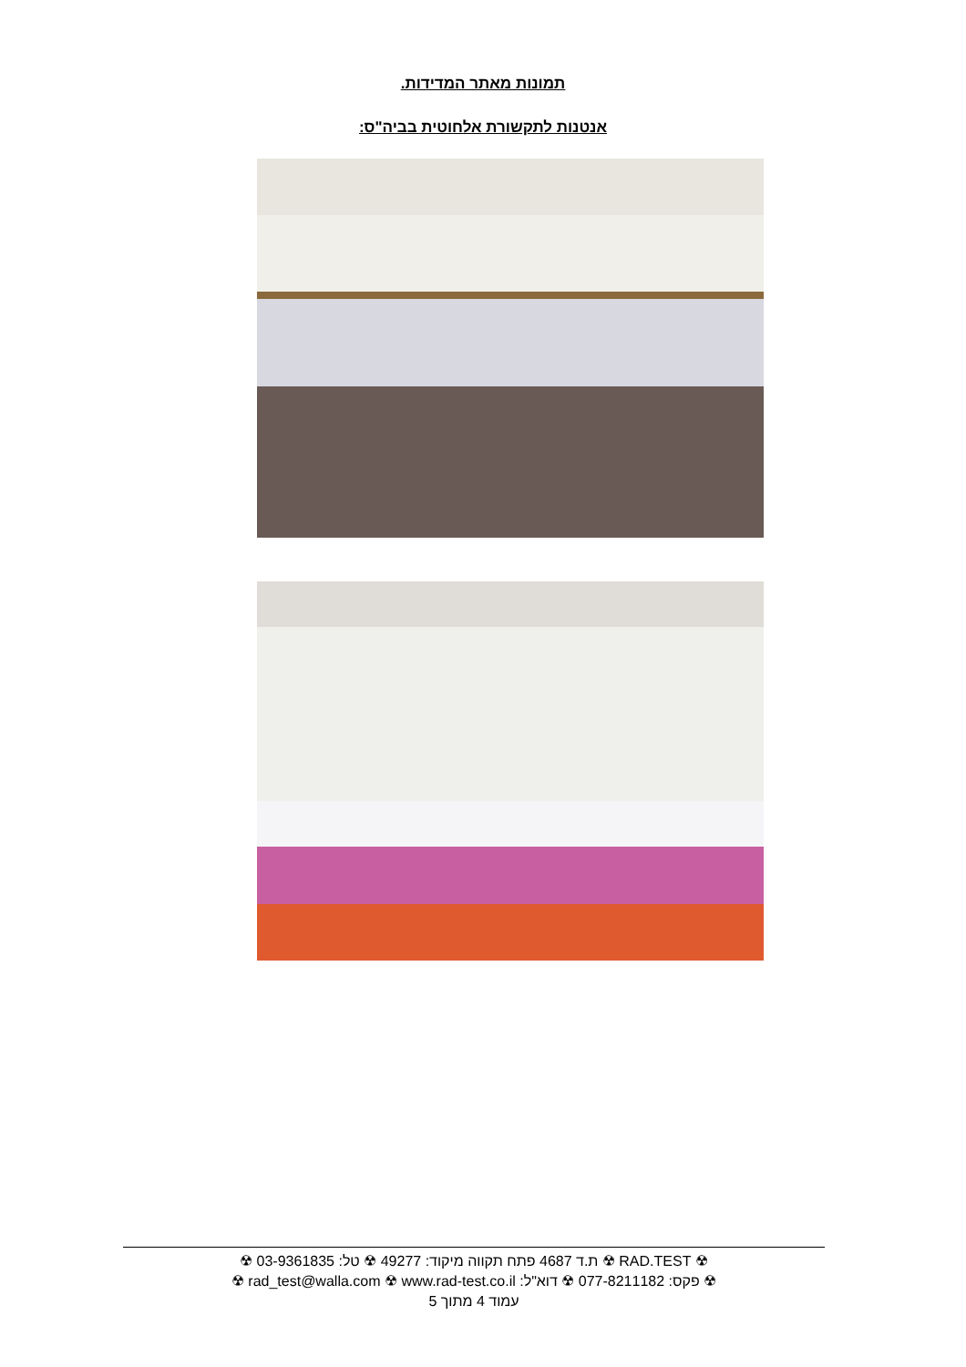תמונות מאתר המדידות.
אנטנות לתקשורת אלחוטית בביה"ס:
☢ RAD.TEST ☢ ת.ד 4687 פתח תקווה מיקוד: 49277 ☢ טל: 03-9361835 ☢
☢ פקס: 077-8211182 ☢ דוא"ל: rad_test@walla.com ☢ www.rad-test.co.il ☢
עמוד 4 מתוך 5